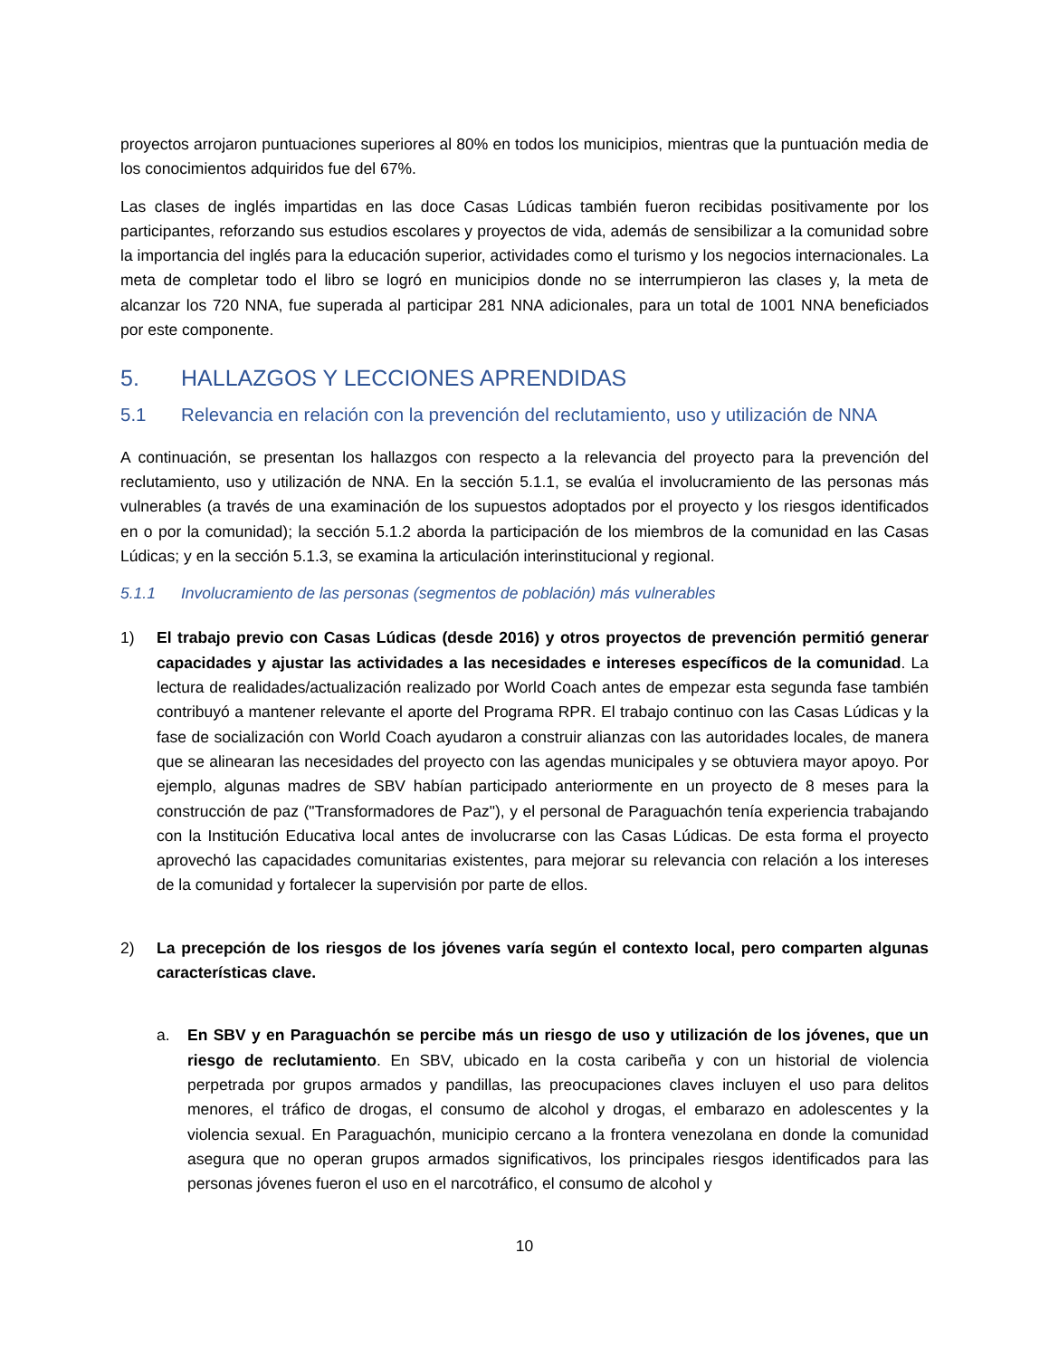proyectos arrojaron puntuaciones superiores al 80% en todos los municipios, mientras que la puntuación media de los conocimientos adquiridos fue del 67%.
Las clases de inglés impartidas en las doce Casas Lúdicas también fueron recibidas positivamente por los participantes, reforzando sus estudios escolares y proyectos de vida, además de sensibilizar a la comunidad sobre la importancia del inglés para la educación superior, actividades como el turismo y los negocios internacionales. La meta de completar todo el libro se logró en municipios donde no se interrumpieron las clases y, la meta de alcanzar los 720 NNA, fue superada al participar 281 NNA adicionales, para un total de 1001 NNA beneficiados por este componente.
5. HALLAZGOS Y LECCIONES APRENDIDAS
5.1 Relevancia en relación con la prevención del reclutamiento, uso y utilización de NNA
A continuación, se presentan los hallazgos con respecto a la relevancia del proyecto para la prevención del reclutamiento, uso y utilización de NNA. En la sección 5.1.1, se evalúa el involucramiento de las personas más vulnerables (a través de una examinación de los supuestos adoptados por el proyecto y los riesgos identificados en o por la comunidad); la sección 5.1.2 aborda la participación de los miembros de la comunidad en las Casas Lúdicas; y en la sección 5.1.3, se examina la articulación interinstitucional y regional.
5.1.1 Involucramiento de las personas (segmentos de población) más vulnerables
1) El trabajo previo con Casas Lúdicas (desde 2016) y otros proyectos de prevención permitió generar capacidades y ajustar las actividades a las necesidades e intereses específicos de la comunidad. La lectura de realidades/actualización realizado por World Coach antes de empezar esta segunda fase también contribuyó a mantener relevante el aporte del Programa RPR. El trabajo continuo con las Casas Lúdicas y la fase de socialización con World Coach ayudaron a construir alianzas con las autoridades locales, de manera que se alinearan las necesidades del proyecto con las agendas municipales y se obtuviera mayor apoyo. Por ejemplo, algunas madres de SBV habían participado anteriormente en un proyecto de 8 meses para la construcción de paz ("Transformadores de Paz"), y el personal de Paraguachón tenía experiencia trabajando con la Institución Educativa local antes de involucrarse con las Casas Lúdicas. De esta forma el proyecto aprovechó las capacidades comunitarias existentes, para mejorar su relevancia con relación a los intereses de la comunidad y fortalecer la supervisión por parte de ellos.
2) La precepción de los riesgos de los jóvenes varía según el contexto local, pero comparten algunas características clave.
a. En SBV y en Paraguachón se percibe más un riesgo de uso y utilización de los jóvenes, que un riesgo de reclutamiento. En SBV, ubicado en la costa caribeña y con un historial de violencia perpetrada por grupos armados y pandillas, las preocupaciones claves incluyen el uso para delitos menores, el tráfico de drogas, el consumo de alcohol y drogas, el embarazo en adolescentes y la violencia sexual. En Paraguachón, municipio cercano a la frontera venezolana en donde la comunidad asegura que no operan grupos armados significativos, los principales riesgos identificados para las personas jóvenes fueron el uso en el narcotráfico, el consumo de alcohol y
10